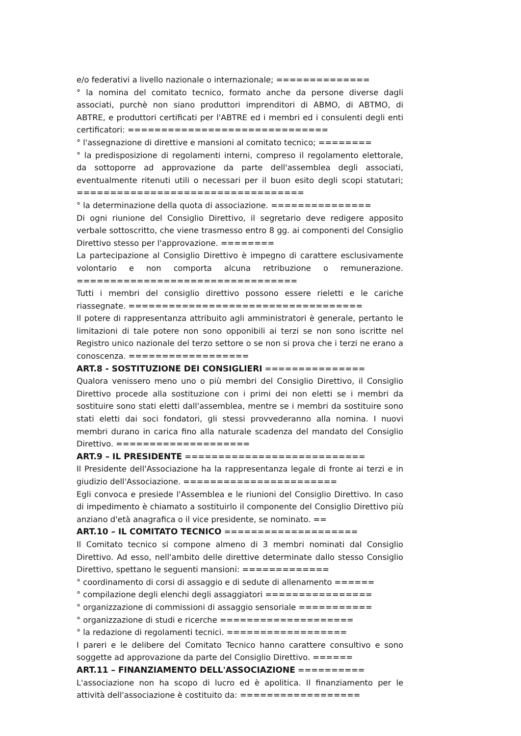e/o federativi a livello nazionale o internazionale; ==============
° la nomina del comitato tecnico, formato anche da persone diverse dagli associati, purchè non siano produttori imprenditori di ABMO, di ABTMO, di ABTRE, e produttori certificati per l'ABTRE ed i membri ed i consulenti degli enti certificatori: ==============================
° l'assegnazione di direttive e mansioni al comitato tecnico; ========
° la predisposizione di regolamenti interni, compreso il regolamento elettorale, da sottoporre ad approvazione da parte dell'assemblea degli associati, eventualmente ritenuti utili o necessari per il buon esito degli scopi statutari; ==================================
° la determinazione della quota di associazione. ===============
Di ogni riunione del Consiglio Direttivo, il segretario deve redigere apposito verbale sottoscritto, che viene trasmesso entro 8 gg. ai componenti del Consiglio Direttivo stesso per l'approvazione. ========
La partecipazione al Consiglio Direttivo è impegno di carattere esclusivamente volontario e non comporta alcuna retribuzione o remunerazione. =================================
Tutti i membri del consiglio direttivo possono essere rieletti e le cariche riassegnate. ===================================
Il potere di rappresentanza attribuito agli amministratori è generale, pertanto le limitazioni di tale potere non sono opponibili ai terzi se non sono iscritte nel Registro unico nazionale del terzo settore o se non si prova che i terzi ne erano a conoscenza. ==================
ART.8 - SOSTITUZIONE DEI CONSIGLIERI ===============
Qualora venissero meno uno o più membri del Consiglio Direttivo, il Consiglio Direttivo procede alla sostituzione con i primi dei non eletti se i membri da sostituire sono stati eletti dall'assemblea, mentre se i membri da sostituire sono stati eletti dai soci fondatori, gli stessi provvederanno alla nomina. I nuovi membri durano in carica fino alla naturale scadenza del mandato del Consiglio Direttivo. ====================
ART.9 – IL PRESIDENTE ===========================
Il Presidente dell'Associazione ha la rappresentanza legale di fronte ai terzi e in giudizio dell'Associazione. =======================
Egli convoca e presiede l'Assemblea e le riunioni del Consiglio Direttivo. In caso di impedimento è chiamato a sostituirlo il componente del Consiglio Direttivo più anziano d'età anagrafica o il vice presidente, se nominato. ==
ART.10 – IL COMITATO TECNICO ====================
Il Comitato tecnico si compone almeno di 3 membri nominati dal Consiglio Direttivo. Ad esso, nell'ambito delle direttive determinate dallo stesso Consiglio Direttivo, spettano le seguenti mansioni: =============
° coordinamento di corsi di assaggio e di sedute di allenamento ======
° compilazione degli elenchi degli assaggiatori ================
° organizzazione di commissioni di assaggio sensoriale ===========
° organizzazione di studi e ricerche ====================
° la redazione di regolamenti tecnici. ==================
I pareri e le delibere del Comitato Tecnico hanno carattere consultivo e sono soggette ad approvazione da parte del Consiglio Direttivo. ======
ART.11 – FINANZIAMENTO DELL'ASSOCIAZIONE ==========
L'associazione non ha scopo di lucro ed è apolitica. Il finanziamento per le attività dell'associazione è costituito da: ==================